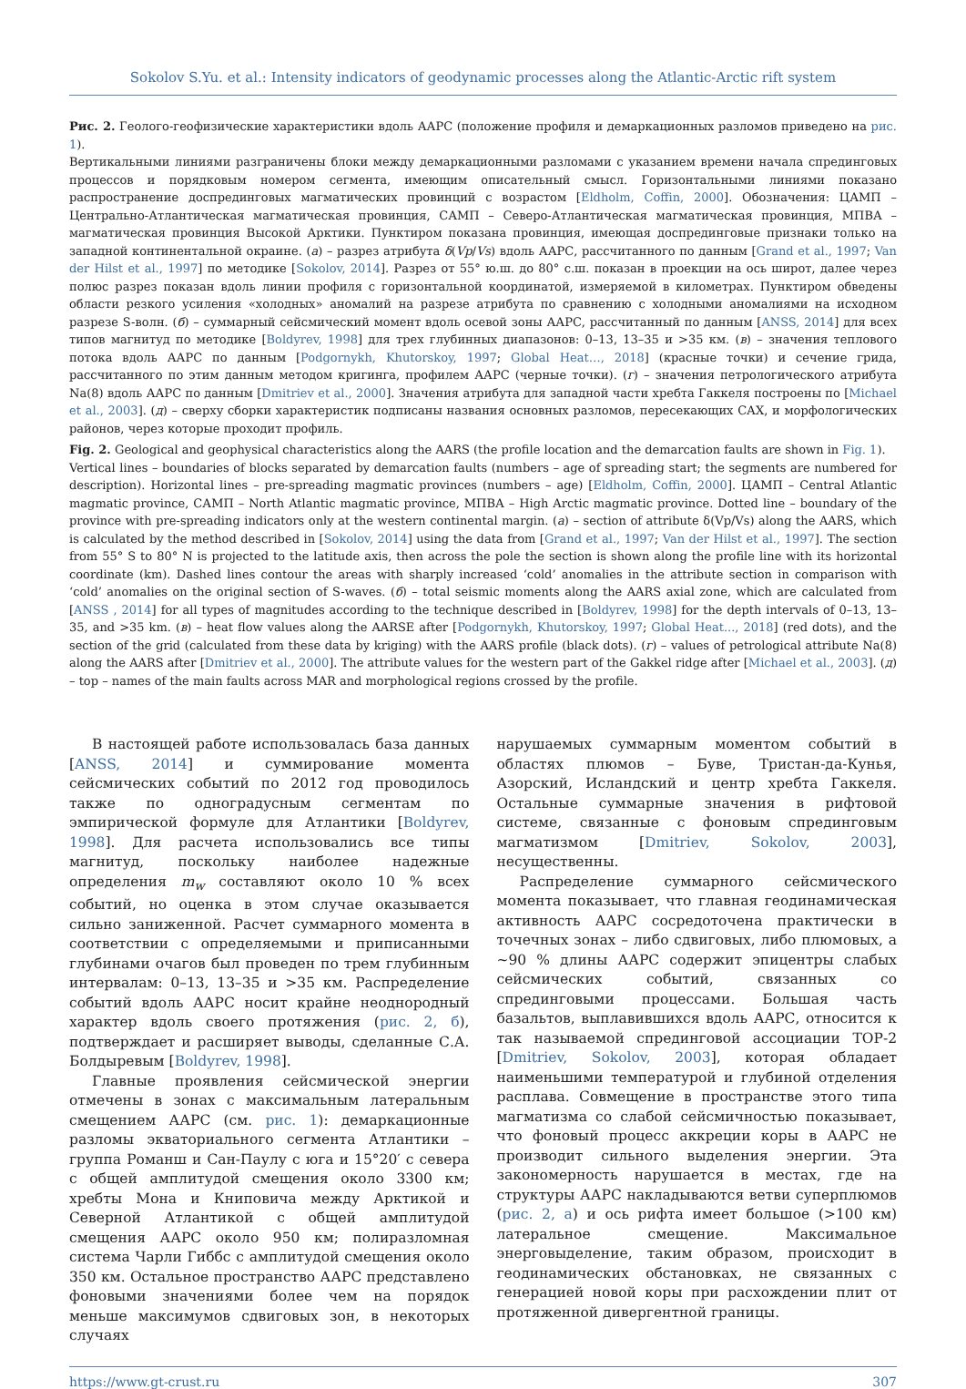Sokolov S.Yu. et al.: Intensity indicators of geodynamic processes along the Atlantic-Arctic rift system
Рис. 2. Геолого-геофизические характеристики вдоль ААРС (положение профиля и демаркационных разломов приведено на рис. 1).
Вертикальными линиями разграничены блоки между демаркационными разломами с указанием времени начала спрединговых процессов и порядковым номером сегмента, имеющим описательный смысл. Горизонтальными линиями показано распространение доспрединговых магматических провинций с возрастом [Eldholm, Coffin, 2000]. Обозначения: ЦАМП – Центрально-Атлантическая магматическая провинция, САМП – Северо-Атлантическая магматическая провинция, МПВА – магматическая провинция Высокой Арктики. Пунктиром показана провинция, имеющая доспрединговые признаки только на западной континентальной окраине. (а) – разрез атрибута δ(Vp/Vs) вдоль ААРС, рассчитанного по данным [Grand et al., 1997; Van der Hilst et al., 1997] по методике [Sokolov, 2014]. Разрез от 55° ю.ш. до 80° с.ш. показан в проекции на ось широт, далее через полюс разрез показан вдоль линии профиля с горизонтальной координатой, измеряемой в километрах. Пунктиром обведены области резкого усиления «холодных» аномалий на разрезе атрибута по сравнению с холодными аномалиями на исходном разрезе S-волн. (б) – суммарный сейсмический момент вдоль осевой зоны ААРС, рассчитанный по данным [ANSS, 2014] для всех типов магнитуд по методике [Boldyrev, 1998] для трех глубинных диапазонов: 0–13, 13–35 и >35 км. (в) – значения теплового потока вдоль ААРС по данным [Podgornykh, Khutorskoy, 1997; Global Heat…, 2018] (красные точки) и сечение грида, рассчитанного по этим данным методом кригинга, профилем ААРС (черные точки). (г) – значения петрологического атрибута Na(8) вдоль ААРС по данным [Dmitriev et al., 2000]. Значения атрибута для западной части хребта Гаккеля построены по [Michael et al., 2003]. (д) – сверху сборки характеристик подписаны названия основных разломов, пересекающих САХ, и морфологических районов, через которые проходит профиль.
Fig. 2. Geological and geophysical characteristics along the AARS (the profile location and the demarcation faults are shown in Fig. 1).
Vertical lines – boundaries of blocks separated by demarcation faults (numbers – age of spreading start; the segments are numbered for description). Horizontal lines – pre-spreading magmatic provinces (numbers – age) [Eldholm, Coffin, 2000]. ЦАМП – Central Atlantic magmatic province, САМП – North Atlantic magmatic province, МПВА – High Arctic magmatic province. Dotted line – boundary of the province with pre-spreading indicators only at the western continental margin. (а) – section of attribute δ(Vp/Vs) along the AARS, which is calculated by the method described in [Sokolov, 2014] using the data from [Grand et al., 1997; Van der Hilst et al., 1997]. The section from 55° S to 80° N is projected to the latitude axis, then across the pole the section is shown along the profile line with its horizontal coordinate (km). Dashed lines contour the areas with sharply increased ‘cold’ anomalies in the attribute section in comparison with ‘cold’ anomalies on the original section of S-waves. (б) – total seismic moments along the AARS axial zone, which are calculated from [ANSS , 2014] for all types of magnitudes according to the technique described in [Boldyrev, 1998] for the depth intervals of 0–13, 13–35, and >35 km. (в) – heat flow values along the AARSE after [Podgornykh, Khutorskoy, 1997; Global Heat..., 2018] (red dots), and the section of the grid (calculated from these data by kriging) with the AARS profile (black dots). (г) – values of petrological attribute Na(8) along the AARS after [Dmitriev et al., 2000]. The attribute values for the western part of the Gakkel ridge after [Michael et al., 2003]. (д) – top – names of the main faults across MAR and morphological regions crossed by the profile.
В настоящей работе использовалась база данных [ANSS, 2014] и суммирование момента сейсмических событий по 2012 год проводилось также по одноградусным сегментам по эмпирической формуле для Атлантики [Boldyrev, 1998]. Для расчета использовались все типы магнитуд, поскольку наиболее надежные определения m<sub>w</sub> составляют около 10 % всех событий, но оценка в этом случае оказывается сильно заниженной. Расчет суммарного момента в соответствии с определяемыми и приписанными глубинами очагов был проведен по трем глубинным интервалам: 0–13, 13–35 и >35 км. Распределение событий вдоль ААРС носит крайне неоднородный характер вдоль своего протяжения (рис. 2, б), подтверждает и расширяет выводы, сделанные С.А. Болдыревым [Boldyrev, 1998].
Главные проявления сейсмической энергии отмечены в зонах с максимальным латеральным смещением ААРС (см. рис. 1): демаркационные разломы экваториального сегмента Атлантики – группа Романш и Сан-Паулу с юга и 15°20′ с севера с общей амплитудой смещения около 3300 км; хребты Мона и Книповича между Арктикой и Северной Атлантикой с общей амплитудой смещения ААРС около 950 км; полиразломная система Чарли Гиббс с амплитудой смещения около 350 км. Остальное пространство ААРС представлено фоновыми значениями более чем на порядок меньше максимумов сдвиговых зон, в некоторых случаях
нарушаемых суммарным моментом событий в областях плюмов – Буве, Тристан-да-Кунья, Азорский, Исландский и центр хребта Гаккеля. Остальные суммарные значения в рифтовой системе, связанные с фоновым спрединговым магматизмом [Dmitriev, Sokolov, 2003], несущественны.
Распределение суммарного сейсмического момента показывает, что главная геодинамическая активность ААРС сосредоточена практически в точечных зонах – либо сдвиговых, либо плюмовых, а ~90 % длины ААРС содержит эпицентры слабых сейсмических событий, связанных со спрединговыми процессами. Большая часть базальтов, выплавившихся вдоль ААРС, относится к так называемой спрединговой ассоциации ТОР-2 [Dmitriev, Sokolov, 2003], которая обладает наименьшими температурой и глубиной отделения расплава. Совмещение в пространстве этого типа магматизма со слабой сейсмичностью показывает, что фоновый процесс аккреции коры в ААРС не производит сильного выделения энергии. Эта закономерность нарушается в местах, где на структуры ААРС накладываются ветви суперплюмов (рис. 2, а) и ось рифта имеет большое (>100 км) латеральное смещение. Максимальное энерговыделение, таким образом, происходит в геодинамических обстановках, не связанных с генерацией новой коры при расхождении плит от протяженной дивергентной границы.
https://www.gt-crust.ru 307